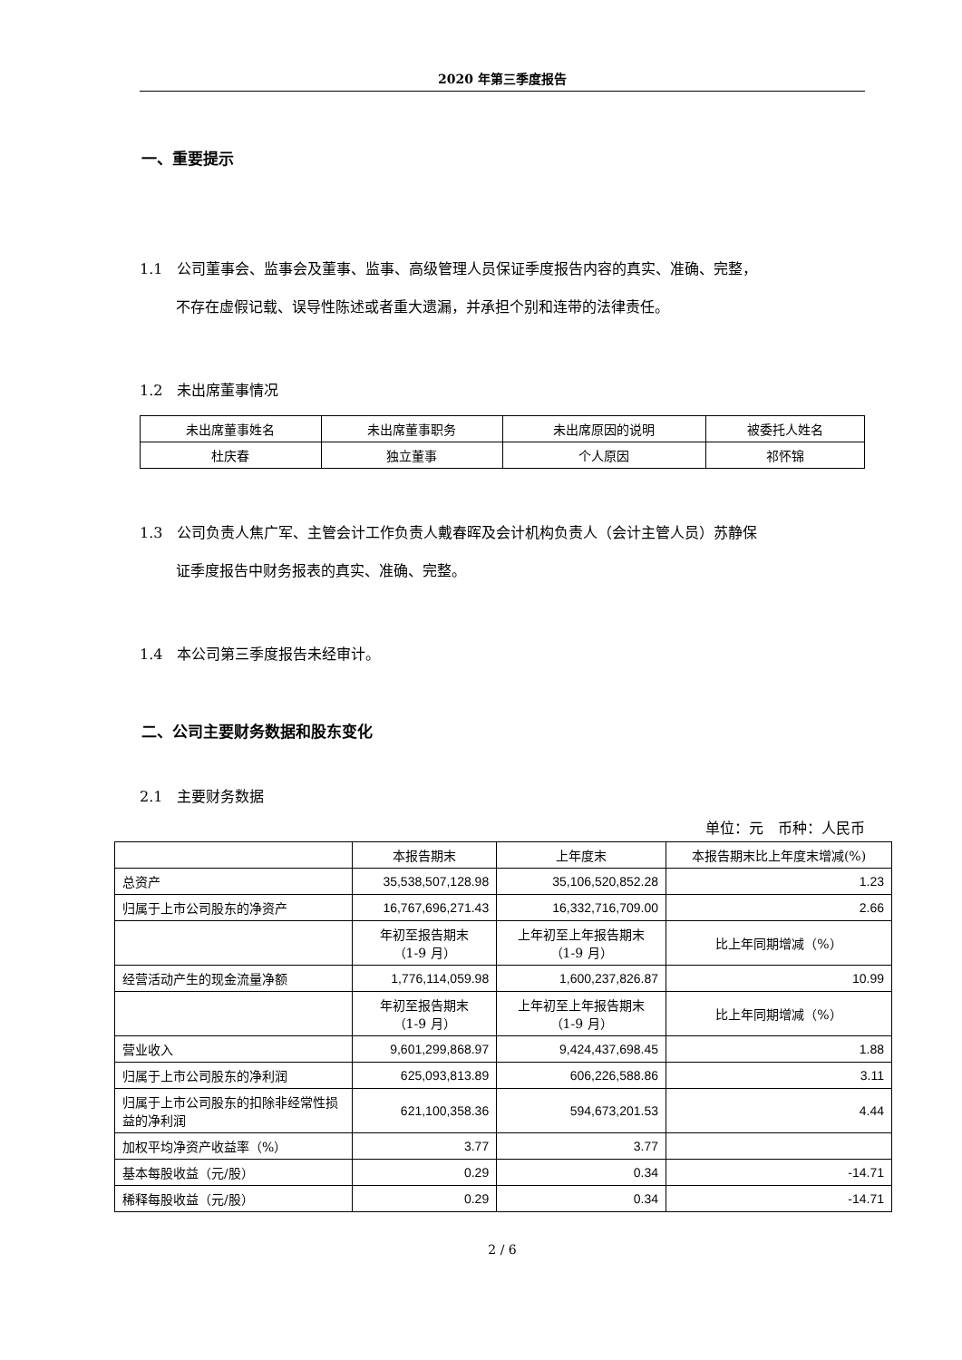2020 年第三季度报告
一、重要提示
1.1　公司董事会、监事会及董事、监事、高级管理人员保证季度报告内容的真实、准确、完整，
不存在虚假记载、误导性陈述或者重大遗漏，并承担个别和连带的法律责任。
1.2　未出席董事情况
| 未出席董事姓名 | 未出席董事职务 | 未出席原因的说明 | 被委托人姓名 |
| 杜庆春 | 独立董事 | 个人原因 | 祁怀锦 |
1.3　公司负责人焦广军、主管会计工作负责人戴春晖及会计机构负责人（会计主管人员）苏静保
证季度报告中财务报表的真实、准确、完整。
1.4　本公司第三季度报告未经审计。
二、公司主要财务数据和股东变化
2.1　主要财务数据
单位：元　币种：人民币
| | 本报告期末 | 上年度末 | 本报告期末比上年度末增减(%) |
| 总资产 | 35,538,507,128.98 | 35,106,520,852.28 | 1.23 |
| 归属于上市公司股东的净资产 | 16,767,696,271.43 | 16,332,716,709.00 | 2.66 |
| | 年初至报告期末 （1-9 月） | 上年初至上年报告期末 （1-9 月） | 比上年同期增减（%） |
| 经营活动产生的现金流量净额 | 1,776,114,059.98 | 1,600,237,826.87 | 10.99 |
| | 年初至报告期末 （1-9 月） | 上年初至上年报告期末 （1-9 月） | 比上年同期增减（%） |
| 营业收入 | 9,601,299,868.97 | 9,424,437,698.45 | 1.88 |
| 归属于上市公司股东的净利润 | 625,093,813.89 | 606,226,588.86 | 3.11 |
| 归属于上市公司股东的扣除非经常性损益的净利润 | 621,100,358.36 | 594,673,201.53 | 4.44 |
| 加权平均净资产收益率（%） | 3.77 | 3.77 | |
| 基本每股收益（元/股） | 0.29 | 0.34 | -14.71 |
| 稀释每股收益（元/股） | 0.29 | 0.34 | -14.71 |
2 / 6